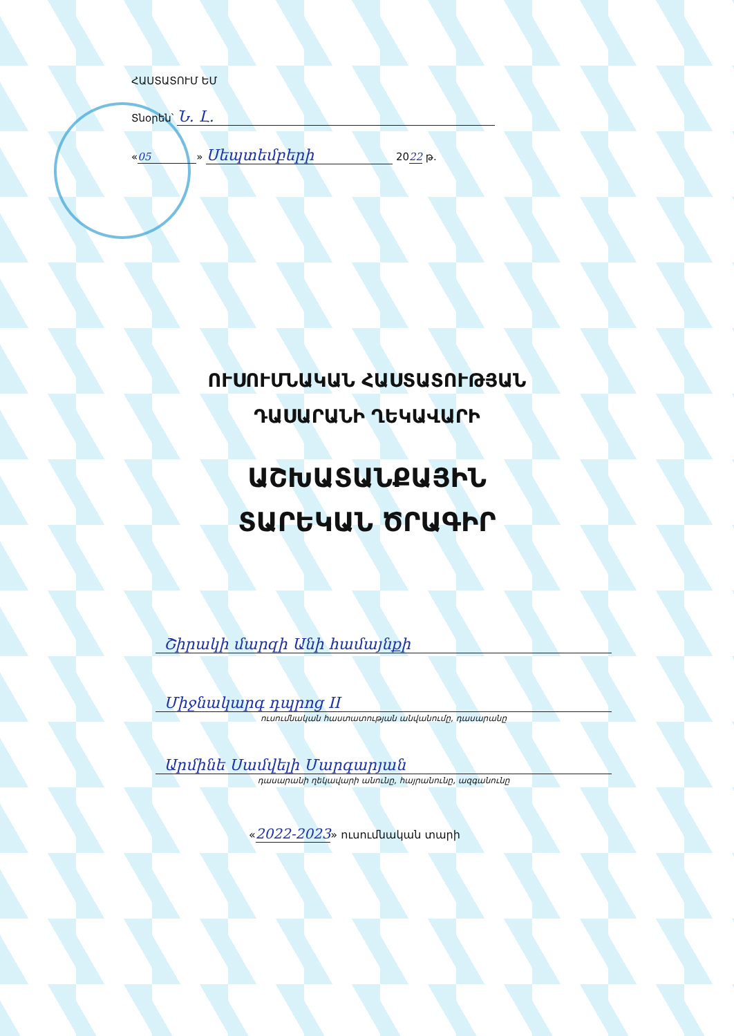ՀԱՍՏԱՏՈՒՄ ԵՄ
Տնօրեն՝ Ն. Լ.
« 05 » Սեպտեմբերի 2022 թ.
ՈՒՍՈՒՄՆԱԿԱՆ ՀԱՍՏԱՏՈՒԹՅԱՆ
ԴԱՍԱՐԱՆԻ ՂԵԿԱՎԱՐԻ
ԱՇԽԱՏԱՆՔԱՅԻՆ
ՏԱՐԵԿԱՆ ԾՐԱԳԻՐ
Շիրակի մարզի Անի համայնքի
Միջնակարգ դպրոց II
ուսումնական հաստատության անվանումը, դասարանը
Արմինե Սամվելի Մարգարյան
դասարանի ղեկավարի անունը, հայրանունը, ազգանունը
«2022-2023» ուսումնական տարի